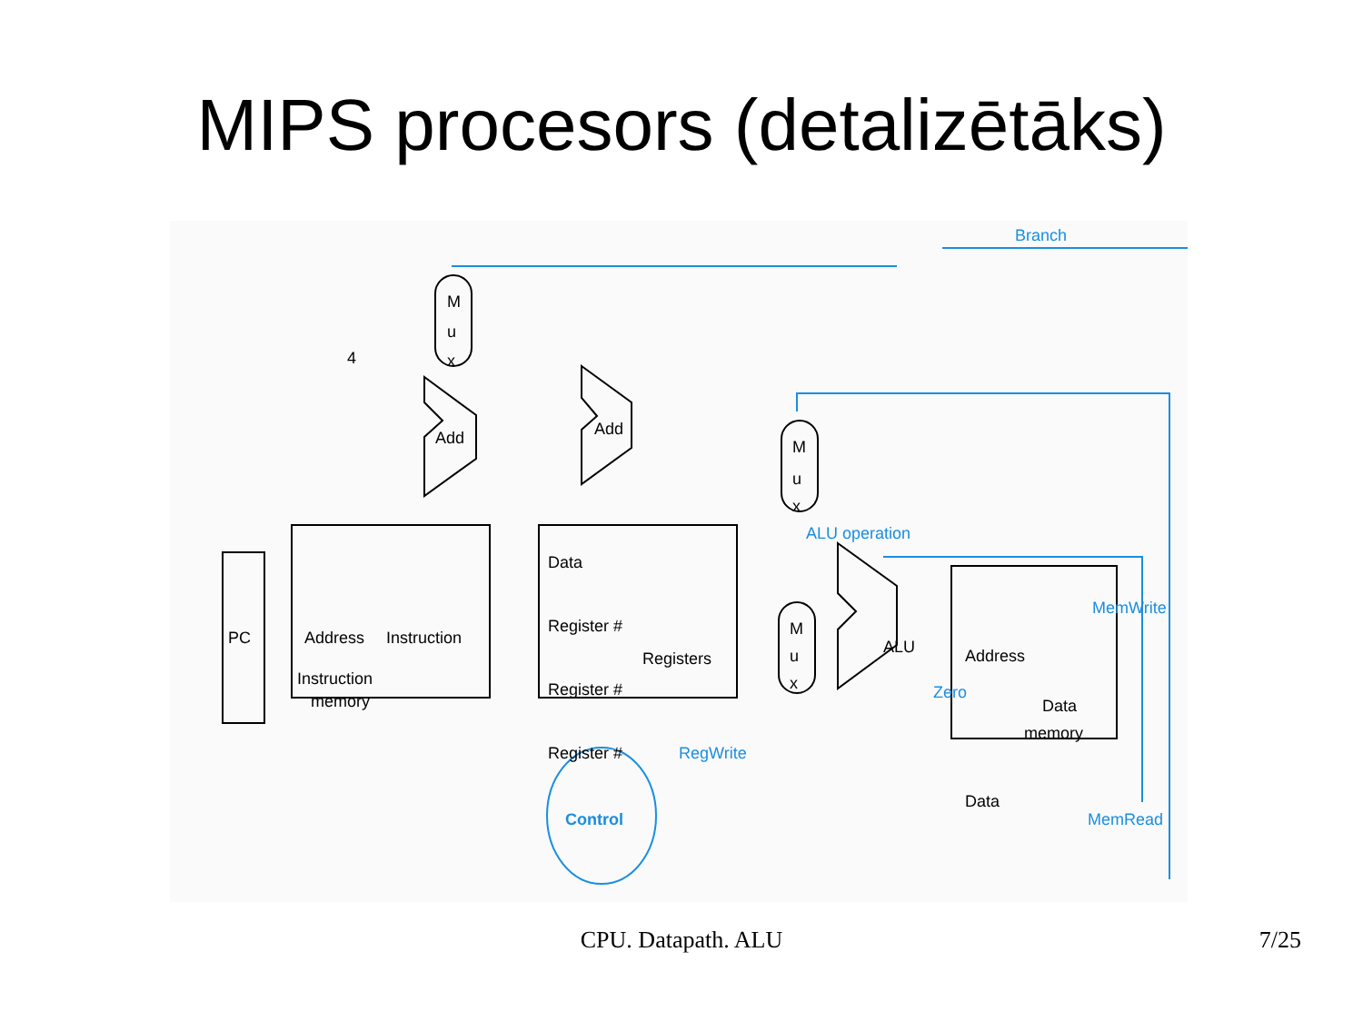MIPS procesors (detalizētāks)
PC
Address
Instruction
Instruction
memory
Data
Register #
Registers
Register #
Register #
RegWrite
ALU
Zero
ALU operation
Address
MemWrite
Data
memory
Data
MemRead
M
u
x
M
u
x
M
u
x
Add
Add
4
Branch
Control
CPU. Datapath. ALU
7/25